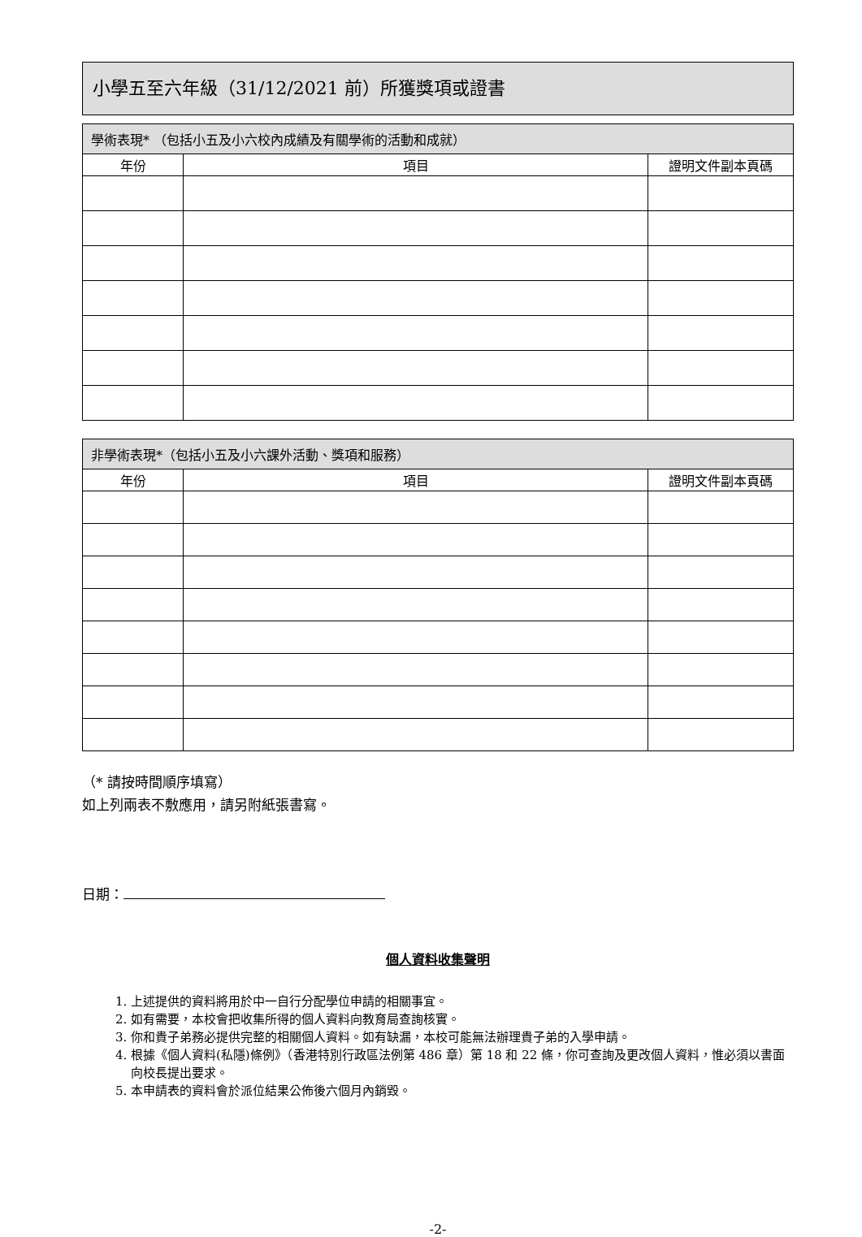小學五至六年級（31/12/2021 前）所獲獎項或證書
| 學術表現* （包括小五及小六校內成績及有關學術的活動和成就） | | |
| --- | --- | --- |
| 年份 | 項目 | 證明文件副本頁碼 |
| 非學術表現*（包括小五及小六課外活動、獎項和服務） | | |
| --- | --- | --- |
| 年份 | 項目 | 證明文件副本頁碼 |
（* 請按時間順序填寫）
如上列兩表不敷應用，請另附紙張書寫。
日期：
個人資料收集聲明
1. 上述提供的資料將用於中一自行分配學位申請的相關事宜。
2. 如有需要，本校會把收集所得的個人資料向教育局查詢核實。
3. 你和貴子弟務必提供完整的相關個人資料。如有缺漏，本校可能無法辦理貴子弟的入學申請。
4. 根據《個人資料(私隱)條例》（香港特別行政區法例第 486 章）第 18 和 22 條，你可查詢及更改個人資料，惟必須以書面向校長提出要求。
5. 本申請表的資料會於派位結果公佈後六個月內銷毀。
-2-